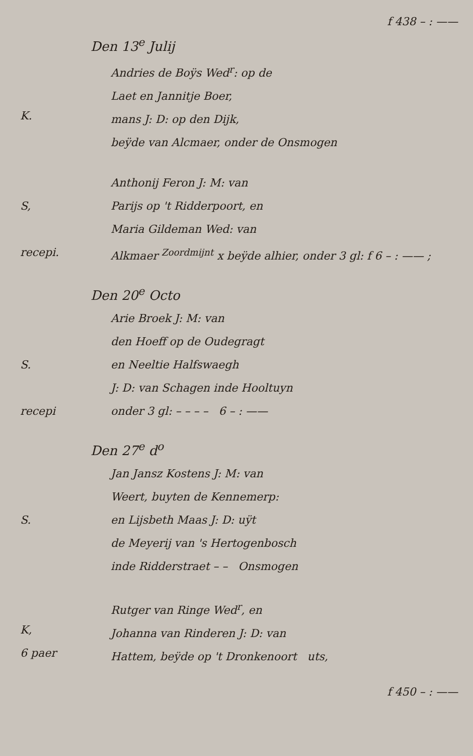f 438 – : ——
Den 13<sup>e</sup> Julij
K. Andries de Boÿs Wed<sup>r</sup>: op de
Laet en Jannitje Boer,
mans J: D: op den Dijk,
beÿde van Alcmaer, onder de Onsmogen
S,
recepi.
Anthonij Feron J: M: van
Parijs op 't Ridderpoort, en
Maria Gildeman Wed: van
Alkmaer <sup>Zoordmijnt</sup> x beÿde alhier, onder 3 gl: f 6 – : —— ;
Den 20<sup>e</sup> Octo
S.
recepi
Arie Broek J: M: van
den Hoeff op de Oudegragt
en Neeltie Halfswaegh
J: D: van Schagen inde Hooltuyn
onder 3 gl: – – – – 6 – : ——
Den 27<sup>e</sup> d<sup>o</sup>
S. Jan Jansz Kostens J: M: van
Weert, buyten de Kennemerp:
en Lijsbeth Maas J: D: uÿt
de Meyerij van 's Hertogenbosch
inde Ridderstraet – – Onsmogen
K,
6 paer
Rutger van Ringe Wed<sup>r</sup>, en
Johanna van Rinderen J: D: van
Hattem, beÿde op 't Dronkenoort uts,
f 450 – : ——